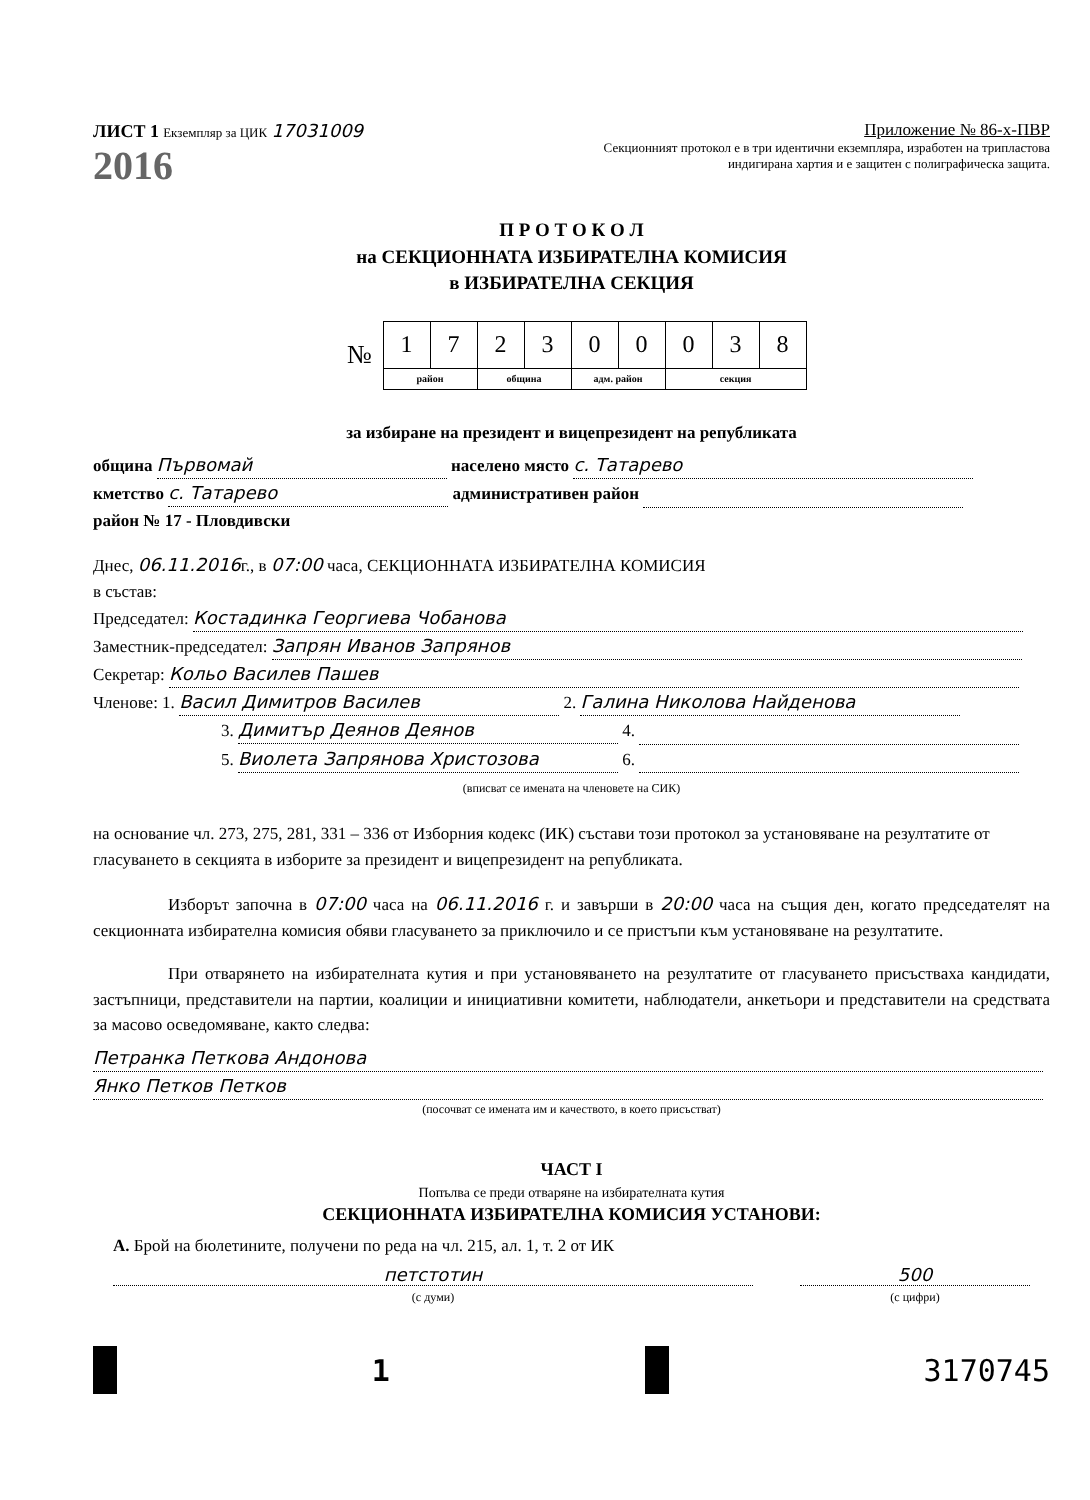ЛИСТ 1 Екземпляр за ЦИК 17031009
2016
Приложение № 86-х-ПВР
Секционният протокол е в три идентични екземпляра, изработен на трипластова индигирана хартия и е защитен с полиграфическа защита.
П Р О Т О К О Л
на СЕКЦИОННАТА ИЗБИРАТЕЛНА КОМИСИЯ
в ИЗБИРАТЕЛНА СЕКЦИЯ
| № | 1 | 7 | 2 | 3 | 0 | 0 | 0 | 3 | 8 |
| | район | | община | | адм. район | | секция | | |
за избиране на президент и вицепрезидент на републиката
община Първомай населено място с. Татарево
кметство с. Татарево административен район
район № 17 - Пловдивски
Днес, 06.11.2016г., в 07:00 часа, СЕКЦИОННАТА ИЗБИРАТЕЛНА КОМИСИЯ
в състав:
Председател: Костадинка Георгиева Чобанова
Заместник-председател: Запрян Иванов Запрянов
Секретар: Кольо Василев Пашев
Членове: 1. Васил Димитров Василев 2. Галина Николова Найденова
3. Димитър Деянов Деянов 4.
5. Виолета Запрянова Христозова 6.
(вписват се имената на членовете на СИК)
на основание чл. 273, 275, 281, 331 – 336 от Изборния кодекс (ИК) състави този протокол за установяване на резултатите от гласуването в секцията в изборите за президент и вицепрезидент на републиката.
Изборът започна в 07:00 часа на 06.11.2016 г. и завърши в 20:00 часа на същия ден, когато председателят на секционната избирателна комисия обяви гласуването за приключило и се пристъпи към установяване на резултатите.
При отварянето на избирателната кутия и при установяването на резултатите от гласуването присъстваха кандидати, застъпници, представители на партии, коалиции и инициативни комитети, наблюдатели, анкетьори и представители на средствата за масово осведомяване, както следва:
Петранка Петкова Андонова
Янко Петков Петков
(посочват се имената им и качеството, в което присъстват)
ЧАСТ I
Попълва се преди отваряне на избирателната кутия
СЕКЦИОННАТА ИЗБИРАТЕЛНА КОМИСИЯ УСТАНОВИ:
А. Брой на бюлетините, получени по реда на чл. 215, ал. 1, т. 2 от ИК
петстотин
(с думи)
500
(с цифри)
1 3170745